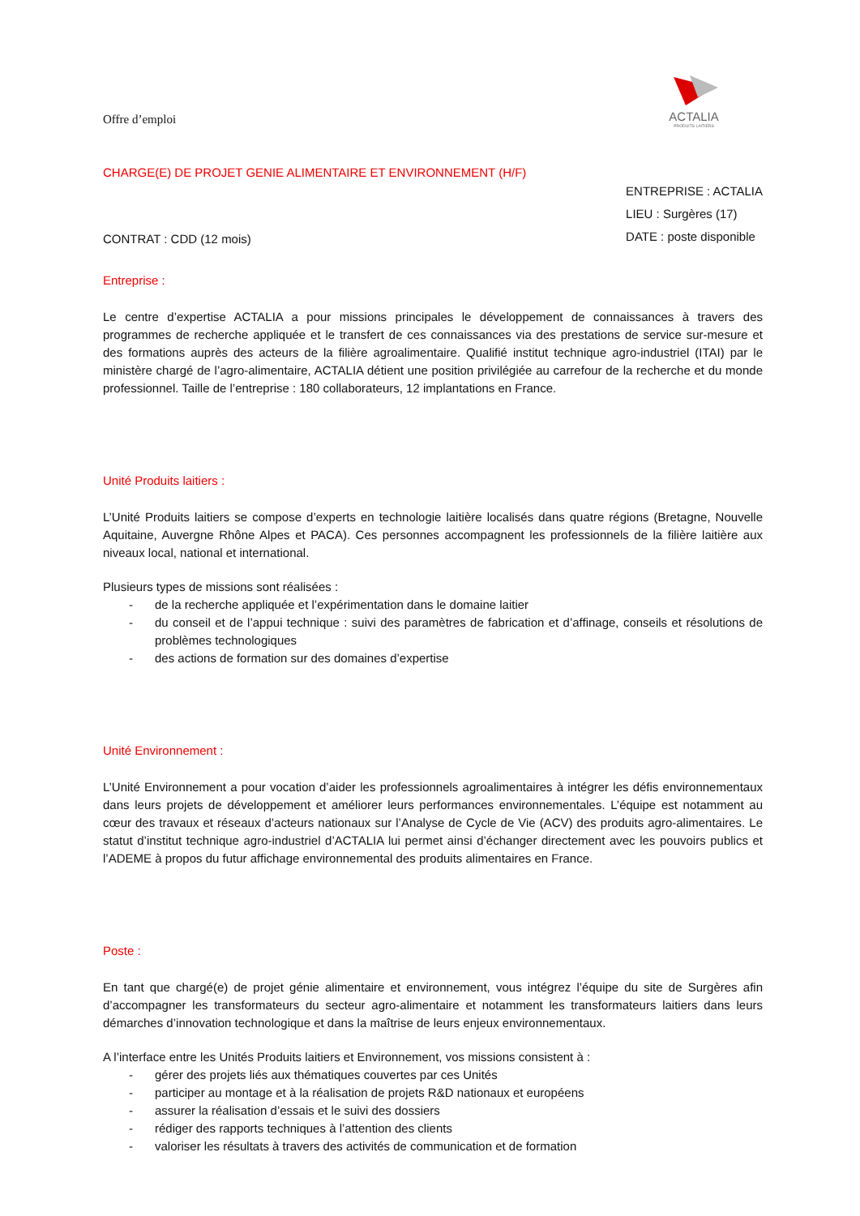Offre d’emploi
ACTALIA
PRODUITS LAITIERS
CHARGE(E) DE PROJET GENIE ALIMENTAIRE ET ENVIRONNEMENT (H/F)
CONTRAT : CDD (12 mois)
ENTREPRISE : ACTALIA
LIEU : Surgères (17)
DATE : poste disponible
Entreprise :
Le centre d’expertise ACTALIA a pour missions principales le développement de connaissances à travers des programmes de recherche appliquée et le transfert de ces connaissances via des prestations de service sur-mesure et des formations auprès des acteurs de la filière agroalimentaire. Qualifié institut technique agro-industriel (ITAI) par le ministère chargé de l’agro-alimentaire, ACTALIA détient une position privilégiée au carrefour de la recherche et du monde professionnel. Taille de l’entreprise : 180 collaborateurs, 12 implantations en France.
Unité Produits laitiers :
L’Unité Produits laitiers se compose d’experts en technologie laitière localisés dans quatre régions (Bretagne, Nouvelle Aquitaine, Auvergne Rhône Alpes et PACA). Ces personnes accompagnent les professionnels de la filière laitière aux niveaux local, national et international.
Plusieurs types de missions sont réalisées :
- de la recherche appliquée et l’expérimentation dans le domaine laitier
- du conseil et de l’appui technique : suivi des paramètres de fabrication et d’affinage, conseils et résolutions de problèmes technologiques
- des actions de formation sur des domaines d’expertise
Unité Environnement :
L’Unité Environnement a pour vocation d’aider les professionnels agroalimentaires à intégrer les défis environnementaux dans leurs projets de développement et améliorer leurs performances environnementales. L’équipe est notamment au cœur des travaux et réseaux d’acteurs nationaux sur l’Analyse de Cycle de Vie (ACV) des produits agro-alimentaires. Le statut d’institut technique agro-industriel d’ACTALIA lui permet ainsi d’échanger directement avec les pouvoirs publics et l’ADEME à propos du futur affichage environnemental des produits alimentaires en France.
Poste :
En tant que chargé(e) de projet génie alimentaire et environnement, vous intégrez l’équipe du site de Surgères afin d’accompagner les transformateurs du secteur agro-alimentaire et notamment les transformateurs laitiers dans leurs démarches d’innovation technologique et dans la maîtrise de leurs enjeux environnementaux.
A l’interface entre les Unités Produits laitiers et Environnement, vos missions consistent à :
- gérer des projets liés aux thématiques couvertes par ces Unités
- participer au montage et à la réalisation de projets R&D nationaux et européens
- assurer la réalisation d’essais et le suivi des dossiers
- rédiger des rapports techniques à l’attention des clients
- valoriser les résultats à travers des activités de communication et de formation